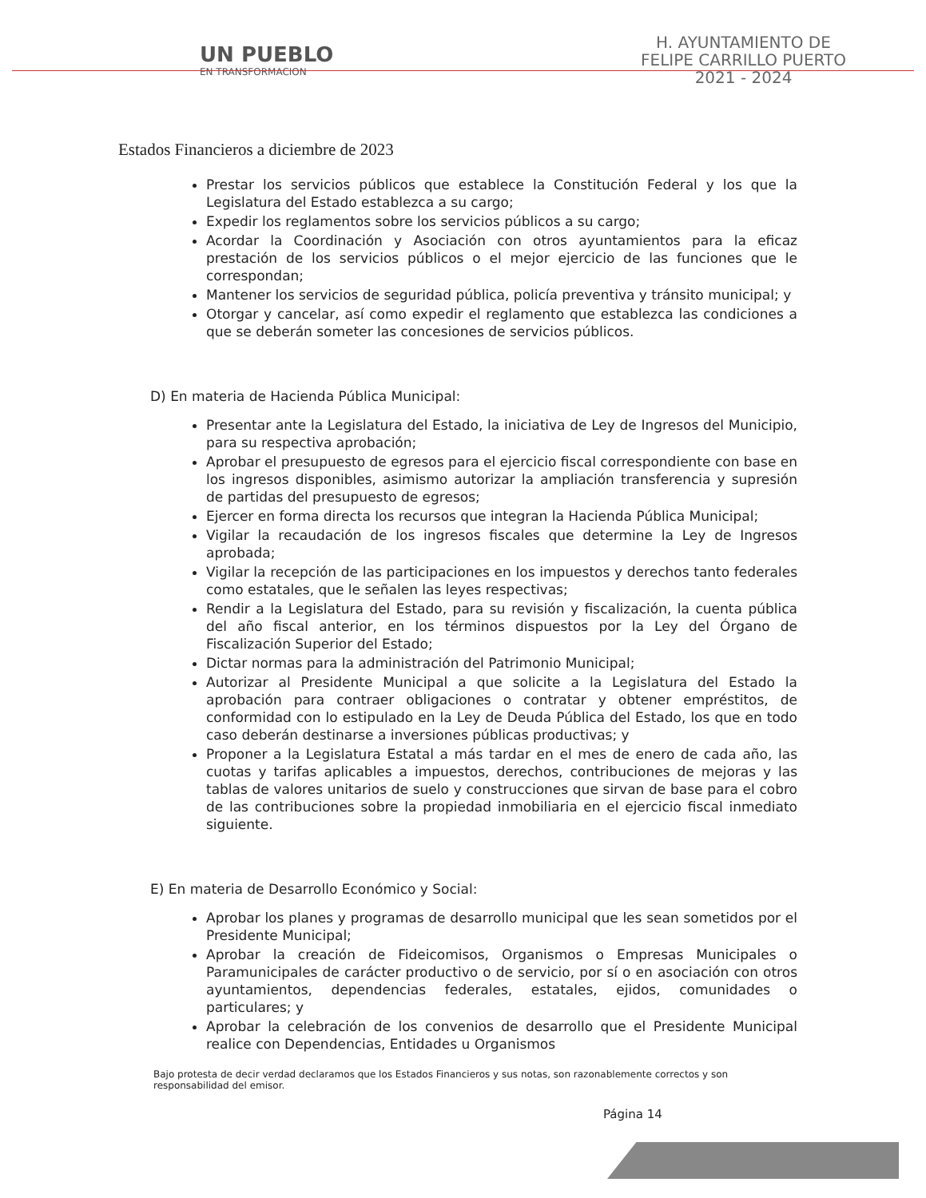UN PUEBLO
EN TRANSFORMACION
H. AYUNTAMIENTO DE
FELIPE CARRILLO PUERTO
2021 - 2024
Estados Financieros a diciembre de 2023
Prestar los servicios públicos que establece la Constitución Federal y los que la Legislatura del Estado establezca a su cargo;
Expedir los reglamentos sobre los servicios públicos a su cargo;
Acordar la Coordinación y Asociación con otros ayuntamientos para la eficaz prestación de los servicios públicos o el mejor ejercicio de las funciones que le correspondan;
Mantener los servicios de seguridad pública, policía preventiva y tránsito municipal; y
Otorgar y cancelar, así como expedir el reglamento que establezca las condiciones a que se deberán someter las concesiones de servicios públicos.
D) En materia de Hacienda Pública Municipal:
Presentar ante la Legislatura del Estado, la iniciativa de Ley de Ingresos del Municipio, para su respectiva aprobación;
Aprobar el presupuesto de egresos para el ejercicio fiscal correspondiente con base en los ingresos disponibles, asimismo autorizar la ampliación transferencia y supresión de partidas del presupuesto de egresos;
Ejercer en forma directa los recursos que integran la Hacienda Pública Municipal;
Vigilar la recaudación de los ingresos fiscales que determine la Ley de Ingresos aprobada;
Vigilar la recepción de las participaciones en los impuestos y derechos tanto federales como estatales, que le señalen las leyes respectivas;
Rendir a la Legislatura del Estado, para su revisión y fiscalización, la cuenta pública del año fiscal anterior, en los términos dispuestos por la Ley del Órgano de Fiscalización Superior del Estado;
Dictar normas para la administración del Patrimonio Municipal;
Autorizar al Presidente Municipal a que solicite a la Legislatura del Estado la aprobación para contraer obligaciones o contratar y obtener empréstitos, de conformidad con lo estipulado en la Ley de Deuda Pública del Estado, los que en todo caso deberán destinarse a inversiones públicas productivas; y
Proponer a la Legislatura Estatal a más tardar en el mes de enero de cada año, las cuotas y tarifas aplicables a impuestos, derechos, contribuciones de mejoras y las tablas de valores unitarios de suelo y construcciones que sirvan de base para el cobro de las contribuciones sobre la propiedad inmobiliaria en el ejercicio fiscal inmediato siguiente.
E) En materia de Desarrollo Económico y Social:
Aprobar los planes y programas de desarrollo municipal que les sean sometidos por el Presidente Municipal;
Aprobar la creación de Fideicomisos, Organismos o Empresas Municipales o Paramunicipales de carácter productivo o de servicio, por sí o en asociación con otros ayuntamientos, dependencias federales, estatales, ejidos, comunidades o particulares; y
Aprobar la celebración de los convenios de desarrollo que el Presidente Municipal realice con Dependencias, Entidades u Organismos
Bajo protesta de decir verdad declaramos que los Estados Financieros y sus notas, son razonablemente correctos y son responsabilidad del emisor.
Página 14